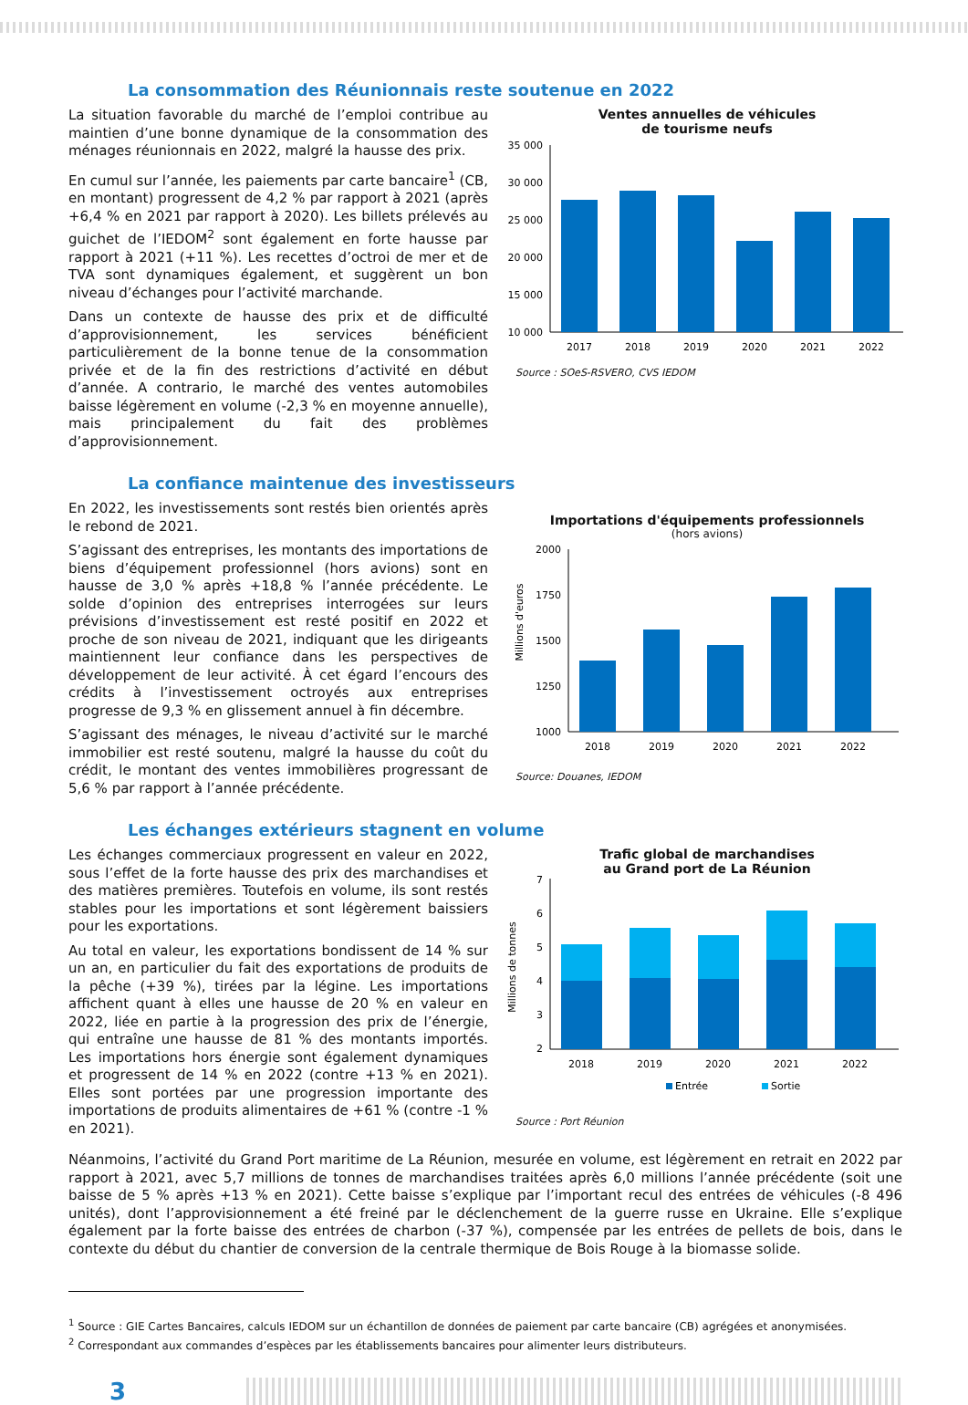La consommation des Réunionnais reste soutenue en 2022
La situation favorable du marché de l’emploi contribue au maintien d’une bonne dynamique de la consommation des ménages réunionnais en 2022, malgré la hausse des prix.
En cumul sur l’année, les paiements par carte bancaire<sup>1</sup> (CB, en montant) progressent de 4,2 % par rapport à 2021 (après +6,4 % en 2021 par rapport à 2020). Les billets prélevés au guichet de l’IEDOM<sup>2</sup> sont également en forte hausse par rapport à 2021 (+11 %). Les recettes d’octroi de mer et de TVA sont dynamiques également, et suggèrent un bon niveau d’échanges pour l’activité marchande.
Dans un contexte de hausse des prix et de difficulté d’approvisionnement, les services bénéficient particulièrement de la bonne tenue de la consommation privée et de la fin des restrictions d’activité en début d’année. A contrario, le marché des ventes automobiles baisse légèrement en volume (-2,3 % en moyenne annuelle), mais principalement du fait des problèmes d’approvisionnement.
Ventes annuelles de véhicules
de tourisme neufs
35 000
30 000
25 000
20 000
15 000
10 000
2017
2018
2019
2020
2021
2022
Source : SOeS-RSVERO, CVS IEDOM
La confiance maintenue des investisseurs
En 2022, les investissements sont restés bien orientés après le rebond de 2021.
S’agissant des entreprises, les montants des importations de biens d’équipement professionnel (hors avions) sont en hausse de 3,0 % après +18,8 % l’année précédente. Le solde d’opinion des entreprises interrogées sur leurs prévisions d’investissement est resté positif en 2022 et proche de son niveau de 2021, indiquant que les dirigeants maintiennent leur confiance dans les perspectives de développement de leur activité. À cet égard l’encours des crédits à l’investissement octroyés aux entreprises progresse de 9,3 % en glissement annuel à fin décembre.
S’agissant des ménages, le niveau d’activité sur le marché immobilier est resté soutenu, malgré la hausse du coût du crédit, le montant des ventes immobilières progressant de 5,6 % par rapport à l’année précédente.
Importations d'équipements professionnels
(hors avions)
Millions d'euros
2000
1750
1500
1250
1000
2018
2019
2020
2021
2022
Source: Douanes, IEDOM
Les échanges extérieurs stagnent en volume
Les échanges commerciaux progressent en valeur en 2022, sous l’effet de la forte hausse des prix des marchandises et des matières premières. Toutefois en volume, ils sont restés stables pour les importations et sont légèrement baissiers pour les exportations.
Au total en valeur, les exportations bondissent de 14 % sur un an, en particulier du fait des exportations de produits de la pêche (+39 %), tirées par la légine. Les importations affichent quant à elles une hausse de 20 % en valeur en 2022, liée en partie à la progression des prix de l’énergie, qui entraîne une hausse de 81 % des montants importés. Les importations hors énergie sont également dynamiques et progressent de 14 % en 2022 (contre +13 % en 2021). Elles sont portées par une progression importante des importations de produits alimentaires de +61 % (contre -1 % en 2021).
Trafic global de marchandises
au Grand port de La Réunion
Millions de tonnes
7
6
5
4
3
2
2018
2019
2020
2021
2022
Entrée
Sortie
Source : Port Réunion
Néanmoins, l’activité du Grand Port maritime de La Réunion, mesurée en volume, est légèrement en retrait en 2022 par rapport à 2021, avec 5,7 millions de tonnes de marchandises traitées après 6,0 millions l’année précédente (soit une baisse de 5 % après +13 % en 2021). Cette baisse s’explique par l’important recul des entrées de véhicules (-8 496 unités), dont l’approvisionnement a été freiné par le déclenchement de la guerre russe en Ukraine. Elle s’explique également par la forte baisse des entrées de charbon (-37 %), compensée par les entrées de pellets de bois, dans le contexte du début du chantier de conversion de la centrale thermique de Bois Rouge à la biomasse solide.
<sup>1</sup> Source : GIE Cartes Bancaires, calculs IEDOM sur un échantillon de données de paiement par carte bancaire (CB) agrégées et anonymisées.
<sup>2</sup> Correspondant aux commandes d’espèces par les établissements bancaires pour alimenter leurs distributeurs.
3